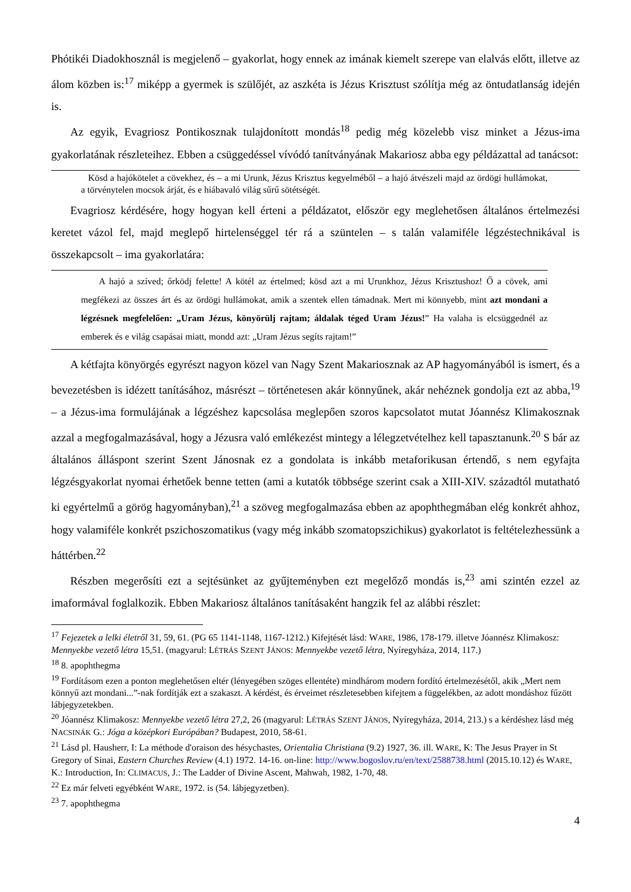Phótikéi Diadokhosznál is megjelenő – gyakorlat, hogy ennek az imának kiemelt szerepe van elalvás előtt, illetve az álom közben is:<sup>17</sup> miképp a gyermek is szülőjét, az aszkéta is Jézus Krisztust szólítja még az öntudatlanság idején is.
Az egyik, Evagriosz Pontikosznak tulajdonított mondás<sup>18</sup> pedig még közelebb visz minket a Jézus-ima gyakorlatának részleteihez. Ebben a csüggedéssel vívódó tanítványának Makariosz abba egy példázattal ad tanácsot:
Kösd a hajókötelet a cövekhez, és – a mi Urunk, Jézus Krisztus kegyelméből – a hajó átvészeli majd az ördögi hullámokat, a törvénytelen mocsok árját, és e hiábavaló világ sűrű sötétségét.
Evagriosz kérdésére, hogy hogyan kell érteni a példázatot, először egy meglehetősen általános értelmezési keretet vázol fel, majd meglepő hirtelenséggel tér rá a szüntelen – s talán valamiféle légzéstechnikával is összekapcsolt – ima gyakorlatára:
A hajó a szíved; őrködj felette! A kötél az értelmed; kösd azt a mi Urunkhoz, Jézus Krisztushoz! Ő a cövek, ami megfékezi az összes árt és az ördögi hullámokat, amik a szentek ellen támadnak. Mert mi könnyebb, mint azt mondani a légzésnek megfelelően: „Uram Jézus, könyörülj rajtam; áldalak téged Uram Jézus!” Ha valaha is elcsüggednél az emberek és e világ csapásai miatt, mondd azt: „Uram Jézus segíts rajtam!”
A kétfajta könyörgés egyrészt nagyon közel van Nagy Szent Makariosznak az AP hagyományából is ismert, és a bevezetésben is idézett tanításához, másrészt – történetesen akár könnyűnek, akár nehéznek gondolja ezt az abba,<sup>19</sup> – a Jézus-ima formulájának a légzéshez kapcsolása meglepően szoros kapcsolatot mutat Jóannész Klimakosznak azzal a megfogalmazásával, hogy a Jézusra való emlékezést mintegy a lélegzetvételhez kell tapasztanunk.<sup>20</sup> S bár az általános álláspont szerint Szent Jánosnak ez a gondolata is inkább metaforikusan értendő, s nem egyfajta légzésgyakorlat nyomai érhetőek benne tetten (ami a kutatók többsége szerint csak a XIII-XIV. századtól mutatható ki egyértelmű a görög hagyományban),<sup>21</sup> a szöveg megfogalmazása ebben az apophthegmában elég konkrét ahhoz, hogy valamiféle konkrét pszichoszomatikus (vagy még inkább szomatopszichikus) gyakorlatot is feltételezhessünk a háttérben.<sup>22</sup>
Részben megerősíti ezt a sejtésünket az gyűjteményben ezt megelőző mondás is,<sup>23</sup> ami szintén ezzel az imaformával foglalkozik. Ebben Makariosz általános tanításaként hangzik fel az alábbi részlet:
<sup>17</sup> Fejezetek a lelki életről 31, 59, 61. (PG 65 1141-1148, 1167-1212.) Kifejtését lásd: WARE, 1986, 178-179. illetve Jóannész Klimakosz: Mennyekbe vezető létra 15,51. (magyarul: LÉTRÁS SZENT JÁNOS: Mennyekbe vezető létra, Nyíregyháza, 2014, 117.)
<sup>18</sup> 8. apophthegma
<sup>19</sup> Fordításom ezen a ponton meglehetősen eltér (lényegében szöges ellentéte) mindhárom modern fordító értelmezésétől, akik „Mert nem könnyű azt mondani...”-nak fordítják ezt a szakaszt. A kérdést, és érveimet részletesebben kifejtem a függelékben, az adott mondáshoz fűzött lábjegyzetekben.
<sup>20</sup> Jóannész Klimakosz: Mennyekbe vezető létra 27,2, 26 (magyarul: LÉTRÁS SZENT JÁNOS, Nyíregyháza, 2014, 213.) s a kérdéshez lásd még NACSINÁK G.: Jóga a középkori Európában? Budapest, 2010, 58-61.
<sup>21</sup> Lásd pl. Hausherr, I: La méthode d'oraison des hésychastes, Orientalia Christiana (9.2) 1927, 36. ill. WARE, K: The Jesus Prayer in St Gregory of Sinai, Eastern Churches Review (4.1) 1972. 14-16. on-line: http://www.bogoslov.ru/en/text/2588738.html (2015.10.12) és WARE, K.: Introduction, In: CLIMACUS, J.: The Ladder of Divine Ascent, Mahwah, 1982, 1-70, 48.
<sup>22</sup> Ez már felveti egyébként WARE, 1972. is (54. lábjegyzetben).
<sup>23</sup> 7. apophthegma
4